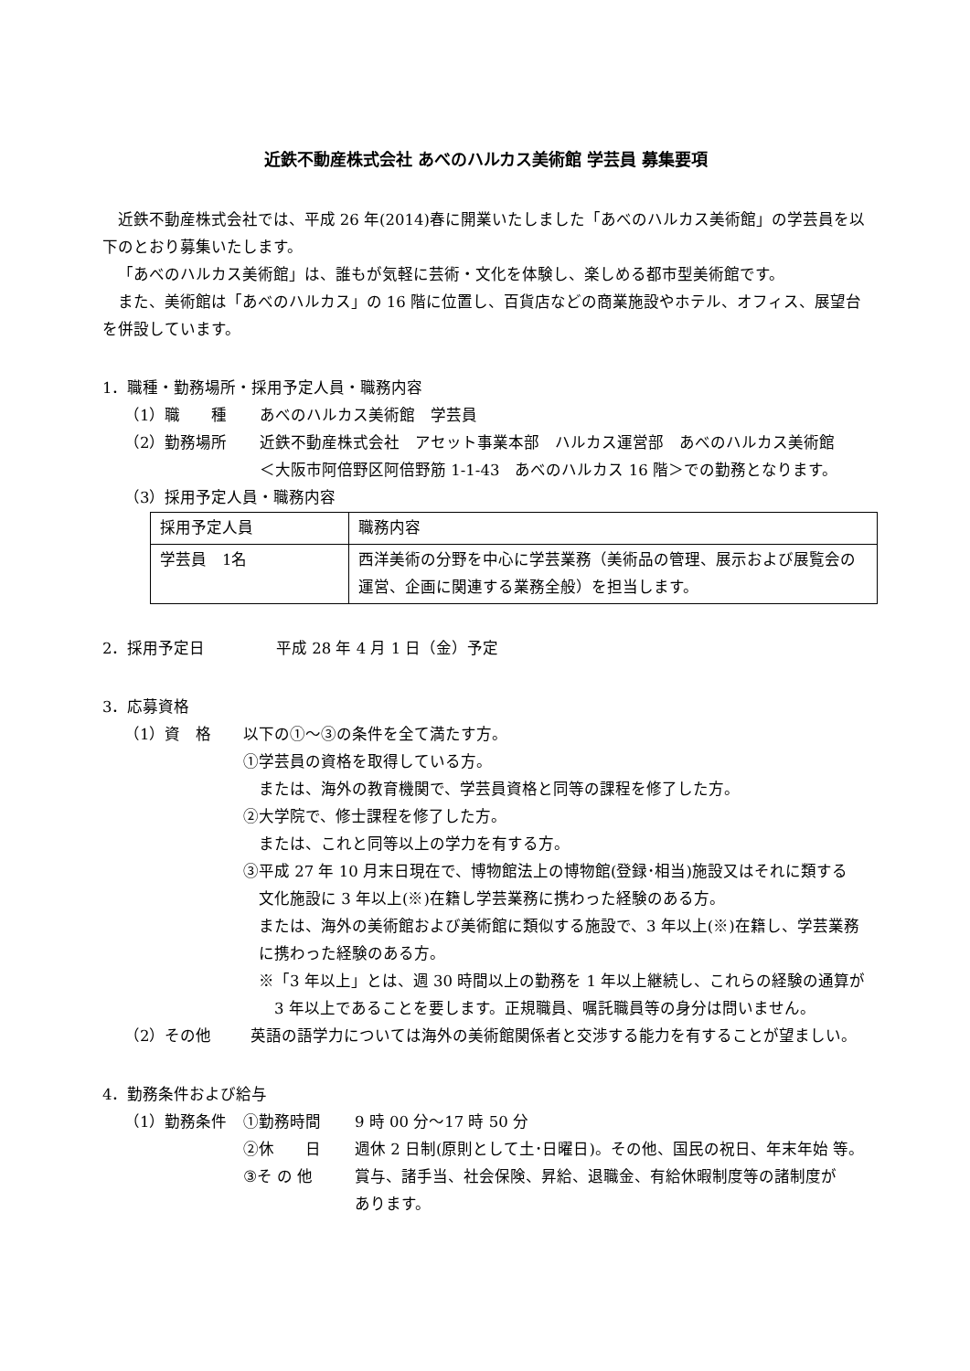近鉄不動産株式会社 あべのハルカス美術館 学芸員 募集要項
近鉄不動産株式会社では、平成 26 年(2014)春に開業いたしました「あべのハルカス美術館」の学芸員を以下のとおり募集いたします。
「あべのハルカス美術館」は、誰もが気軽に芸術・文化を体験し、楽しめる都市型美術館です。
また、美術館は「あべのハルカス」の 16 階に位置し、百貨店などの商業施設やホテル、オフィス、展望台を併設しています。
1．職種・勤務場所・採用予定人員・職務内容
（1）職　　種 あべのハルカス美術館　学芸員
（2）勤務場所 近鉄不動産株式会社　アセット事業本部　ハルカス運営部　あべのハルカス美術館
＜大阪市阿倍野区阿倍野筋 1-1-43　あべのハルカス 16 階＞での勤務となります。
（3）採用予定人員・職務内容
| 採用予定人員 | 職務内容 |
| 学芸員 1名 | 西洋美術の分野を中心に学芸業務（美術品の管理、展示および展覧会の運営、企画に関連する業務全般）を担当します。 |
2．採用予定日 平成 28 年 4 月 1 日（金）予定
3．応募資格
（1）資　格 以下の①～③の条件を全て満たす方。
①学芸員の資格を取得している方。
　または、海外の教育機関で、学芸員資格と同等の課程を修了した方。
②大学院で、修士課程を修了した方。
　または、これと同等以上の学力を有する方。
③平成 27 年 10 月末日現在で、博物館法上の博物館(登録･相当)施設又はそれに類する
　文化施設に 3 年以上(※)在籍し学芸業務に携わった経験のある方。
　または、海外の美術館および美術館に類似する施設で、3 年以上(※)在籍し、学芸業務
　に携わった経験のある方。
　※「3 年以上」とは、週 30 時間以上の勤務を 1 年以上継続し、これらの経験の通算が
　　3 年以上であることを要します。正規職員、嘱託職員等の身分は問いません。
（2）その他 英語の語学力については海外の美術館関係者と交渉する能力を有することが望ましい。
4．勤務条件および給与
（1）勤務条件 ①勤務時間
②休　　日
③そ の 他 9 時 00 分～17 時 50 分
週休 2 日制(原則として土･日曜日)。その他、国民の祝日、年末年始 等。
賞与、諸手当、社会保険、昇給、退職金、有給休暇制度等の諸制度が
あります。